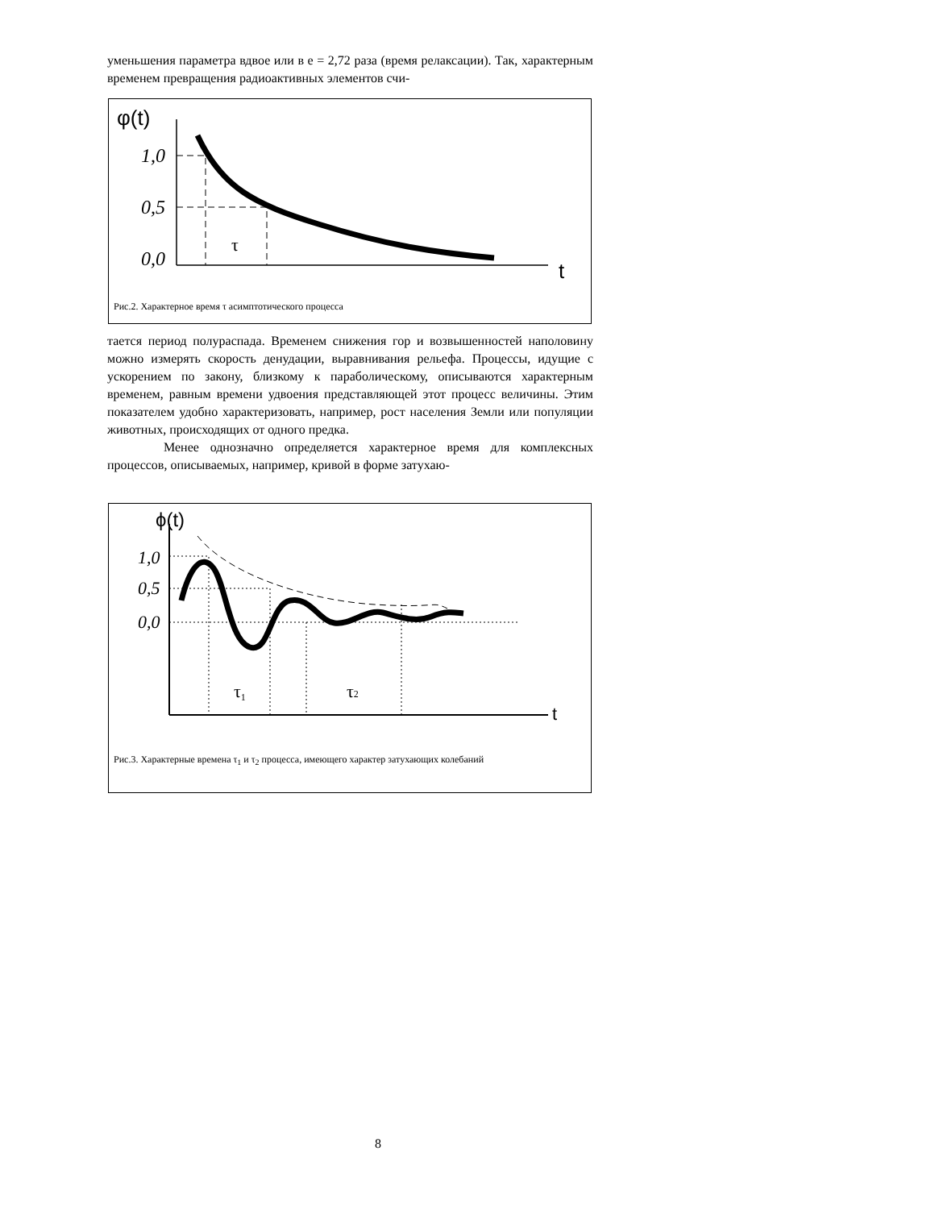уменьшения параметра вдвое или в e = 2,72 раза (время релаксации). Так, характерным временем превращения радиоактивных элементов счи-
φ(t)
1,0
0,5
0,0
t
τ
Рис.2. Характерное время τ асимптотического процесса
тается период полураспада. Временем снижения гор и возвышенностей наполовину можно измерять скорость денудации, выравнивания рельефа. Процессы, идущие с ускорением по закону, близкому к параболическому, описываются характерным временем, равным времени удвоения представляющей этот процесс величины. Этим показателем удобно характеризовать, например, рост населения Земли или популяции животных, происходящих от одного предка.
Менее однозначно определяется характерное время для комплексных процессов, описываемых, например, кривой в форме затухаю-
ϕ(t)
1,0
0,5
0,0
t
τ1
τ2
Рис.3. Характерные времена τ<sub>1</sub> и τ<sub>2</sub> процесса, имеющего характер затухающих колебаний
8